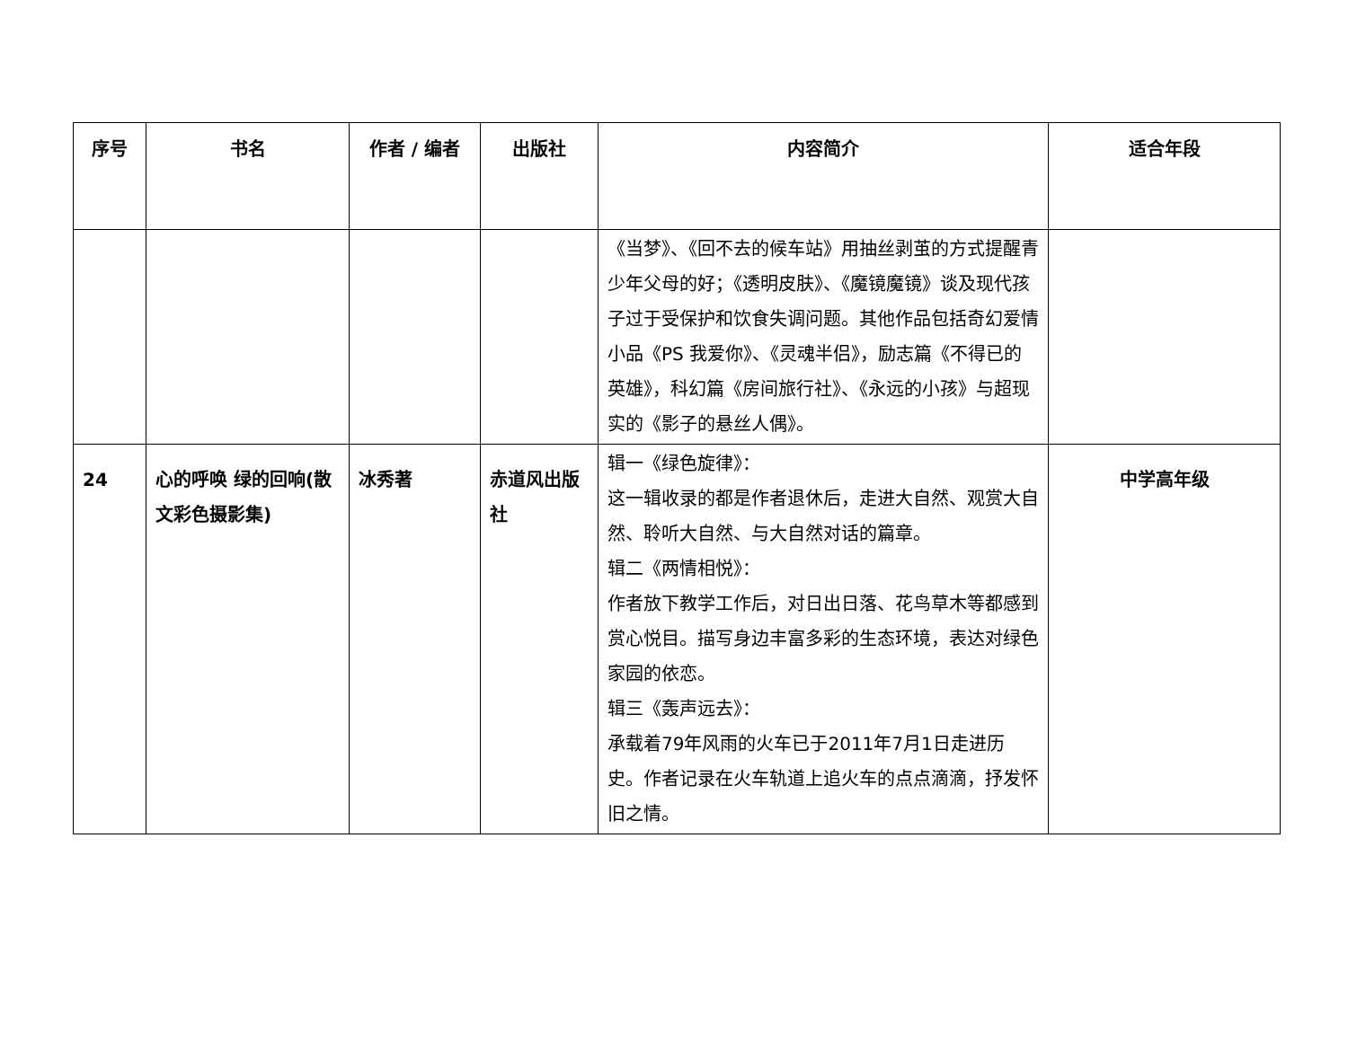| 序号 | 书名 | 作者 / 编者 | 出版社 | 内容简介 | 适合年段 |
| --- | --- | --- | --- | --- | --- |
| | | | | 《当梦》、《回不去的候车站》用抽丝剥茧的方式提醒青少年父母的好；《透明皮肤》、《魔镜魔镜》谈及现代孩子过于受保护和饮食失调问题。其他作品包括奇幻爱情小品《PS 我爱你》、《灵魂半侣》，励志篇《不得已的英雄》，科幻篇《房间旅行社》、《永远的小孩》与超现实的《影子的悬丝人偶》。 | |
| 24 | 心的呼唤 绿的回响(散文彩色摄影集) | 冰秀著 | 赤道风出版社 | 辑一《绿色旋律》： 这一辑收录的都是作者退休后，走进大自然、观赏大自然、聆听大自然、与大自然对话的篇章。 辑二《两情相悦》： 作者放下教学工作后，对日出日落、花鸟草木等都感到赏心悦目。描写身边丰富多彩的生态环境，表达对绿色家园的依恋。 辑三《轰声远去》： 承载着79年风雨的火车已于2011年7月1日走进历史。作者记录在火车轨道上追火车的点点滴滴，抒发怀旧之情。 | 中学高年级 |